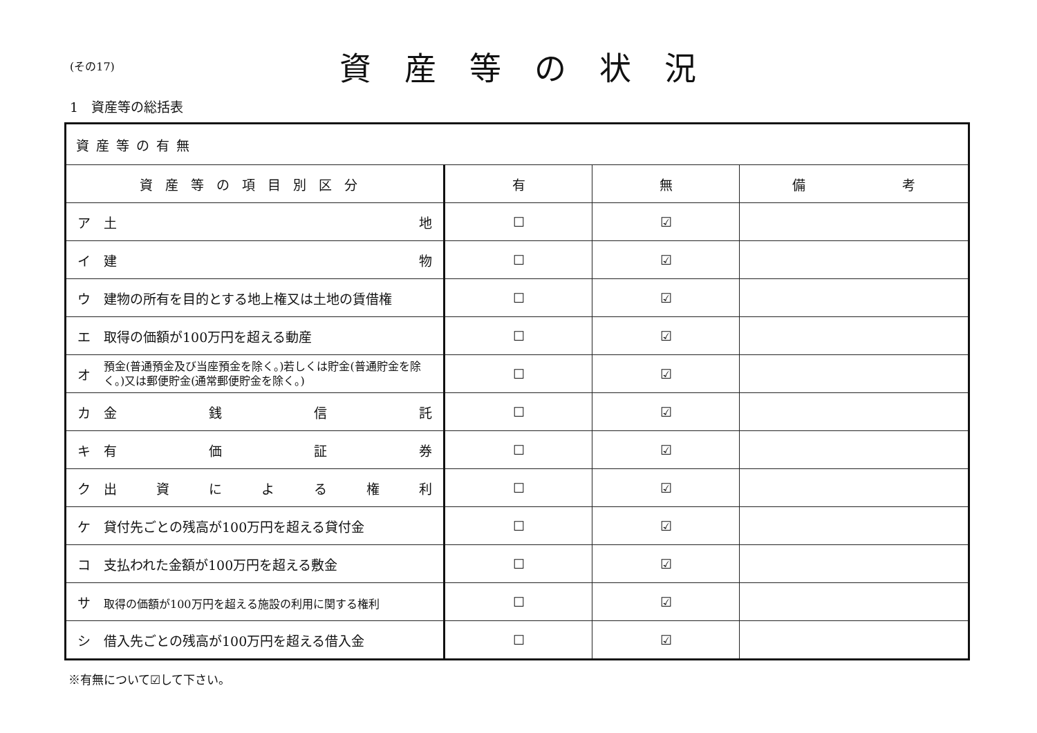(その17)
資産等の状況
1　資産等の総括表
| 資産等の有無 | | | |
| --- | --- | --- | --- |
| 資産等の項目別区分 | 有 | 無 | 備 考 |
| ア 土 地 | ☐ | ☑ | |
| イ 建 物 | ☐ | ☑ | |
| ウ 建物の所有を目的とする地上権又は土地の賃借権 | ☐ | ☑ | |
| エ 取得の価額が100万円を超える動産 | ☐ | ☑ | |
| オ 預金(普通預金及び当座預金を除く。)若しくは貯金(普通貯金を除く。)又は郵便貯金(通常郵便貯金を除く。) | ☐ | ☑ | |
| カ 金 銭 信 託 | ☐ | ☑ | |
| キ 有 価 証 券 | ☐ | ☑ | |
| ク 出 資 に よ る 権 利 | ☐ | ☑ | |
| ケ 貸付先ごとの残高が100万円を超える貸付金 | ☐ | ☑ | |
| コ 支払われた金額が100万円を超える敷金 | ☐ | ☑ | |
| サ 取得の価額が100万円を超える施設の利用に関する権利 | ☐ | ☑ | |
| シ 借入先ごとの残高が100万円を超える借入金 | ☐ | ☑ | |
※有無について☑して下さい。